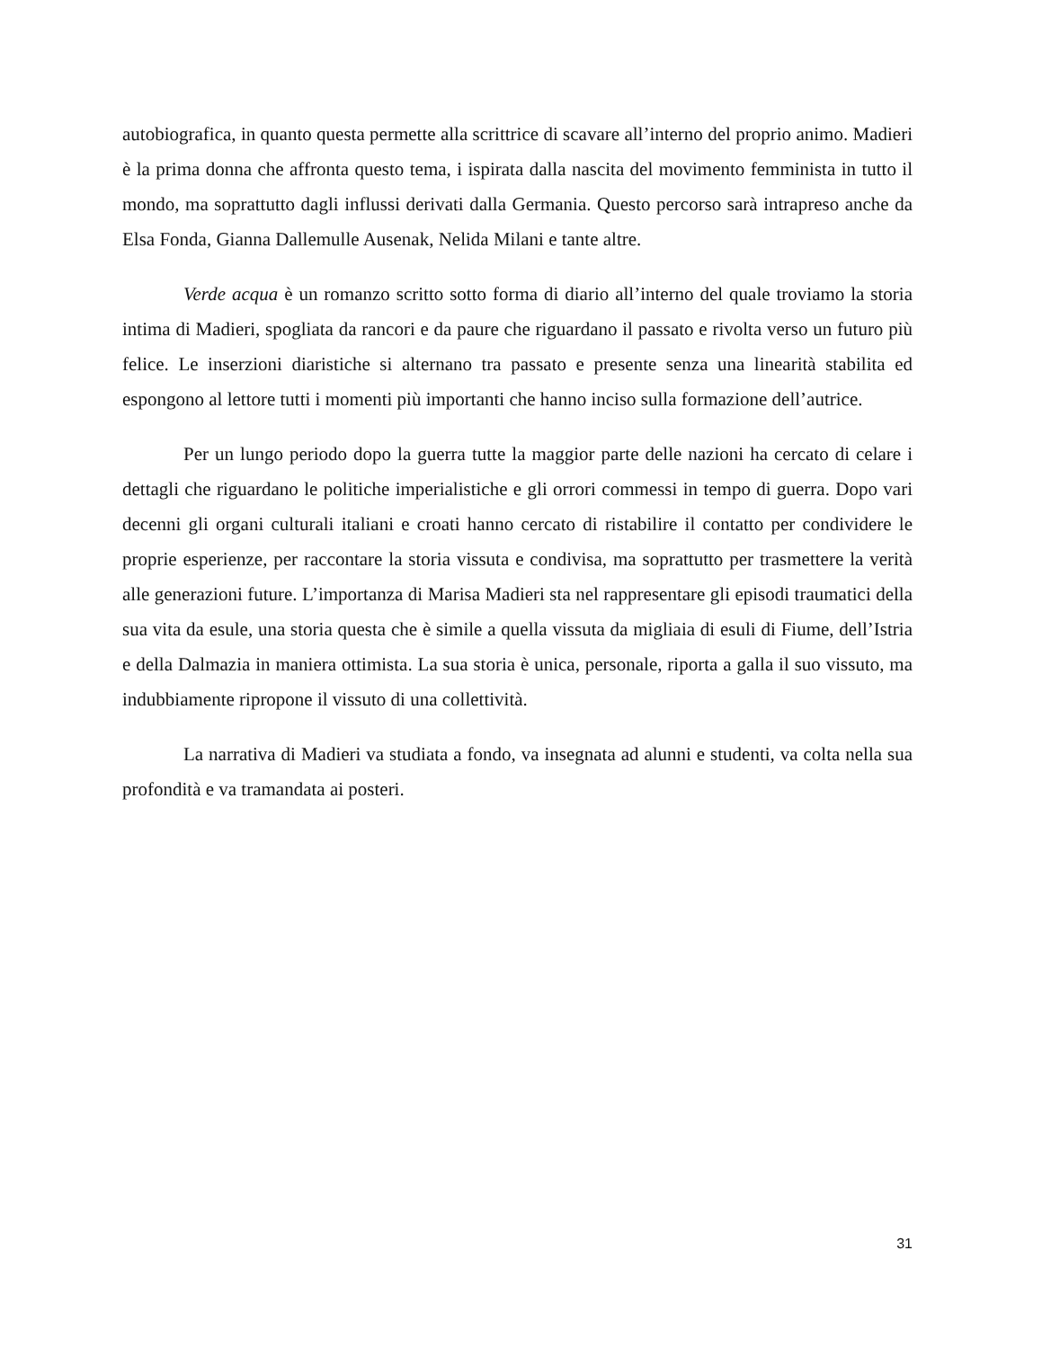autobiografica, in quanto questa permette alla scrittrice di scavare all’interno del proprio animo. Madieri è la prima donna che affronta questo tema, i ispirata dalla nascita del movimento femminista in tutto il mondo, ma soprattutto dagli influssi derivati dalla Germania. Questo percorso sarà intrapreso anche da Elsa Fonda, Gianna Dallemulle Ausenak, Nelida Milani e tante altre.
Verde acqua è un romanzo scritto sotto forma di diario all’interno del quale troviamo la storia intima di Madieri, spogliata da rancori e da paure che riguardano il passato e rivolta verso un futuro più felice. Le inserzioni diaristiche si alternano tra passato e presente senza una linearità stabilita ed espongono al lettore tutti i momenti più importanti che hanno inciso sulla formazione dell’autrice.
Per un lungo periodo dopo la guerra tutte la maggior parte delle nazioni ha cercato di celare i dettagli che riguardano le politiche imperialistiche e gli orrori commessi in tempo di guerra. Dopo vari decenni gli organi culturali italiani e croati hanno cercato di ristabilire il contatto per condividere le proprie esperienze, per raccontare la storia vissuta e condivisa, ma soprattutto per trasmettere la verità alle generazioni future. L’importanza di Marisa Madieri sta nel rappresentare gli episodi traumatici della sua vita da esule, una storia questa che è simile a quella vissuta da migliaia di esuli di Fiume, dell’Istria e della Dalmazia in maniera ottimista. La sua storia è unica, personale, riporta a galla il suo vissuto, ma indubbiamente ripropone il vissuto di una collettività.
La narrativa di Madieri va studiata a fondo, va insegnata ad alunni e studenti, va colta nella sua profondità e va tramandata ai posteri.
31